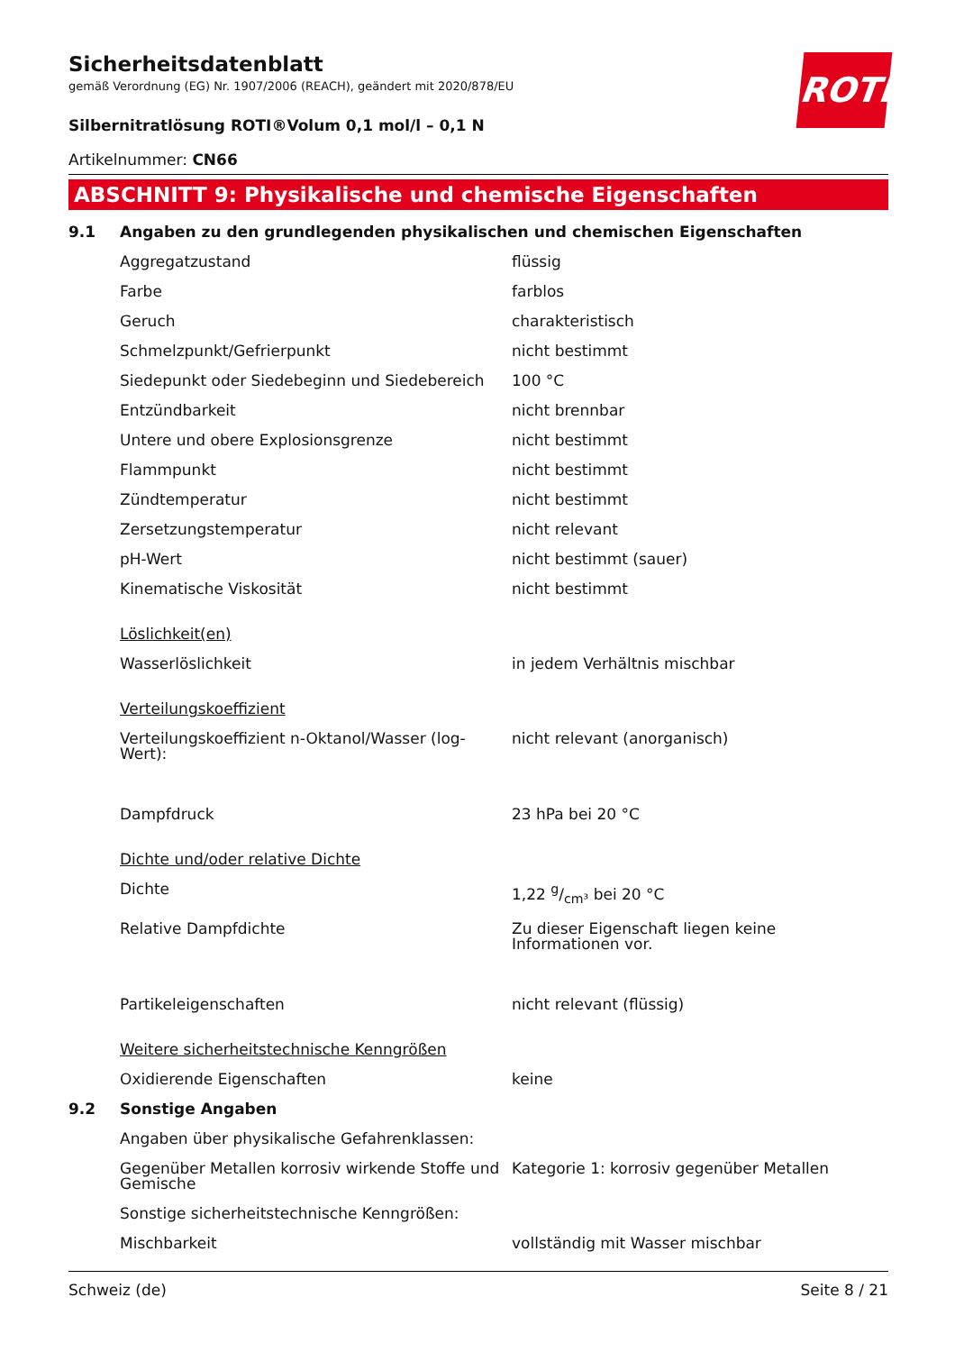ROTH
Sicherheitsdatenblatt
gemäß Verordnung (EG) Nr. 1907/2006 (REACH), geändert mit 2020/878/EU
Silbernitratlösung ROTI®Volum 0,1 mol/l – 0,1 N
Artikelnummer: CN66
ABSCHNITT 9: Physikalische und chemische Eigenschaften
| 9.1 | Angaben zu den grundlegenden physikalischen und chemischen Eigenschaften | |
| | Aggregatzustand | flüssig |
| | Farbe | farblos |
| | Geruch | charakteristisch |
| | Schmelzpunkt/Gefrierpunkt | nicht bestimmt |
| | Siedepunkt oder Siedebeginn und Siedebereich | 100 °C |
| | Entzündbarkeit | nicht brennbar |
| | Untere und obere Explosionsgrenze | nicht bestimmt |
| | Flammpunkt | nicht bestimmt |
| | Zündtemperatur | nicht bestimmt |
| | Zersetzungstemperatur | nicht relevant |
| | pH-Wert | nicht bestimmt (sauer) |
| | Kinematische Viskosität | nicht bestimmt |
| | Löslichkeit(en) | |
| | Wasserlöslichkeit | in jedem Verhältnis mischbar |
| | Verteilungskoeffizient | |
| | Verteilungskoeffizient n-Oktanol/Wasser (log-Wert): | nicht relevant (anorganisch) |
| | Dampfdruck | 23 hPa bei 20 °C |
| | Dichte und/oder relative Dichte | |
| | Dichte | 1,22 g/cm³ bei 20 °C |
| | Relative Dampfdichte | Zu dieser Eigenschaft liegen keine Informationen vor. |
| | Partikeleigenschaften | nicht relevant (flüssig) |
| | Weitere sicherheitstechnische Kenngrößen | |
| | Oxidierende Eigenschaften | keine |
| 9.2 | Sonstige Angaben | |
| | Angaben über physikalische Gefahrenklassen: | |
| | Gegenüber Metallen korrosiv wirkende Stoffe und Gemische | Kategorie 1: korrosiv gegenüber Metallen |
| | Sonstige sicherheitstechnische Kenngrößen: | |
| | Mischbarkeit | vollständig mit Wasser mischbar |
Schweiz (de) Seite 8 / 21